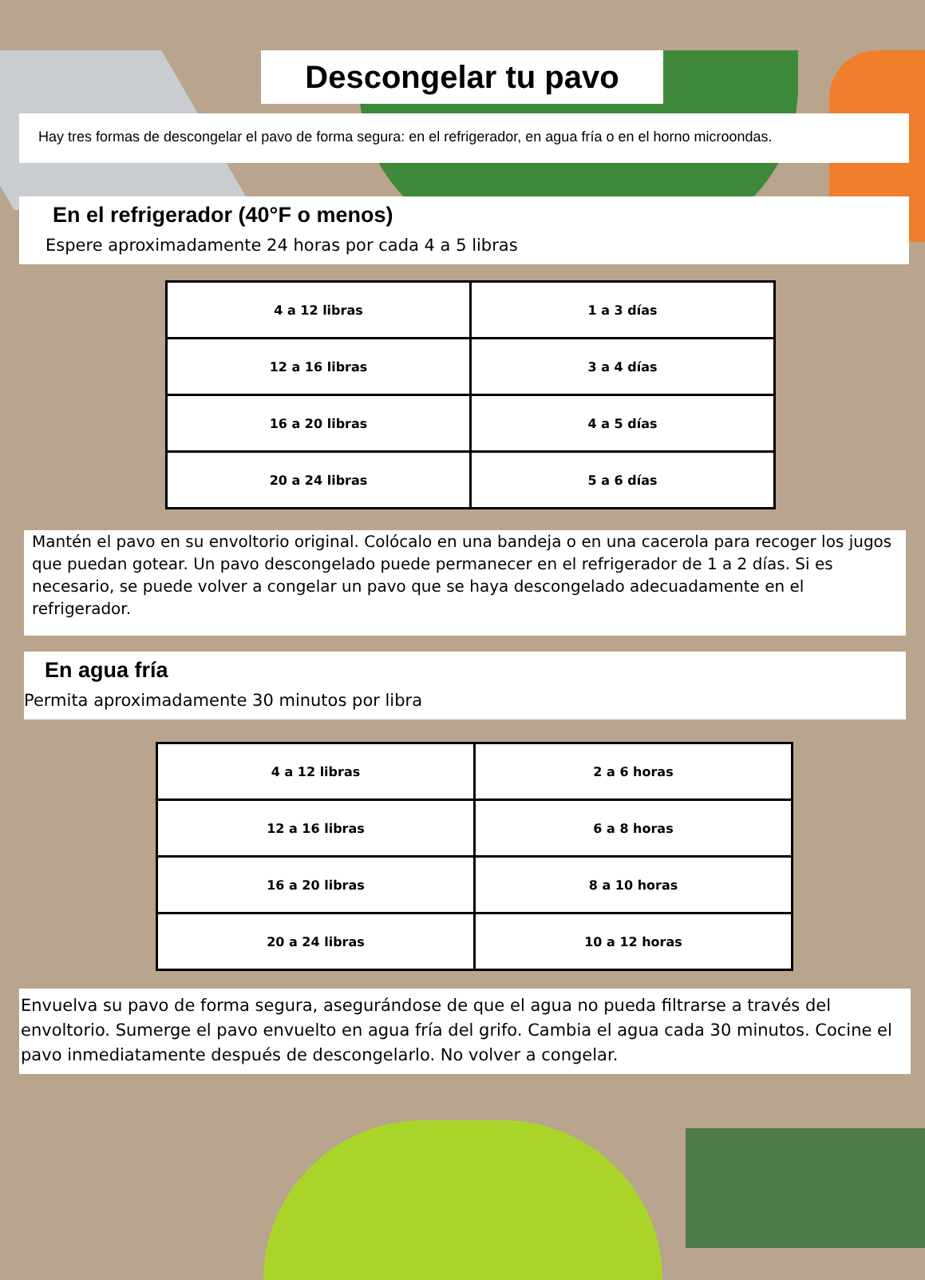Descongelar tu pavo
Hay tres formas de descongelar el pavo de forma segura: en el refrigerador, en agua fría o en el horno microondas.
En el refrigerador (40°F o menos)
Espere aproximadamente 24 horas por cada 4 a 5 libras
| 4 a 12 libras | 1 a 3 días |
| 12 a 16 libras | 3 a 4 días |
| 16 a 20 libras | 4 a 5 días |
| 20 a 24 libras | 5 a 6 días |
Mantén el pavo en su envoltorio original. Colócalo en una bandeja o en una cacerola para recoger los jugos que puedan gotear. Un pavo descongelado puede permanecer en el refrigerador de 1 a 2 días. Si es necesario, se puede volver a congelar un pavo que se haya descongelado adecuadamente en el refrigerador.
En agua fría
Permita aproximadamente 30 minutos por libra
| 4 a 12 libras | 2 a 6 horas |
| 12 a 16 libras | 6 a 8 horas |
| 16 a 20 libras | 8 a 10 horas |
| 20 a 24 libras | 10 a 12 horas |
Envuelva su pavo de forma segura, asegurándose de que el agua no pueda filtrarse a través del envoltorio. Sumerge el pavo envuelto en agua fría del grifo. Cambia el agua cada 30 minutos. Cocine el pavo inmediatamente después de descongelarlo. No volver a congelar.